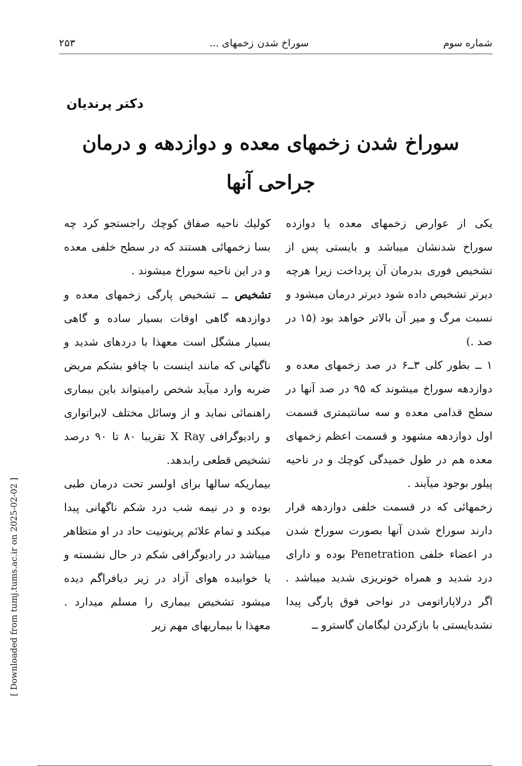شماره سوم سوراخ شدن زخمهای ... ۲۵۳
دکتر پرندیان
سوراخ شدن زخمهای معده و دوازدهه و درمان
جراحی آنها
یکی از عوارض زخمهای معده یا دوازده سوراخ شدنشان میباشد و بایستی پس از تشخیص فوری بدرمان آن پرداخت زیرا هرچه دیرتر تشخیص داده شود دیرتر درمان میشود و نسبت مرگ و میر آن بالاتر خواهد بود (۱۵ در صد .)
۱ ــ بطور کلی ۳ــ۶ در صد زخمهای معده و دوازدهه سوراخ میشوند که ۹۵ در صد آنها در سطح قدامی معده و سه سانتیمتری قسمت اول دوازدهه مشهود و قسمت اعظم زخمهای معده هم در طول خمیدگی کوچك و در ناحیه پیلور بوجود میآیند .
زخمهائی که در قسمت خلفی دوازدهه قرار دارند سوراخ شدن آنها بصورت سوراخ شدن در اعضاء خلفی Penetration بوده و دارای درد شدید و همراه خونریزی شدید میباشد . اگر درلاپاراتومی در نواحی فوق پارگی پیدا نشدبایستی با بازکردن لیگامان گاسترو ــ
کولیك ناحیه صفاق کوچك راجستجو کرد چه بسا زخمهائی هستند که در سطح خلفی معده و در این ناحیه سوراخ میشوند .
تشخیص ــ تشخیص پارگی زخمهای معده و دوازدهه گاهی اوقات بسیار ساده و گاهی بسیار مشگل است معهذا با دردهای شدید و ناگهانی که مانند اینست با چاقو بشکم مریض ضربه وارد میآید شخص رامیتواند باین بیماری راهنمائی نماید و از وسائل مختلف لابراتواری و رادیوگرافی X Ray تقریبا ۸۰ تا ۹۰ درصد تشخیص قطعی رابدهد.
بیماریکه سالها برای اولسر تحت درمان طبی بوده و در نیمه شب درد شکم ناگهانی پیدا میکند و تمام علائم پریتونیت حاد در او متظاهر میباشد در رادیوگرافی شکم در حال نشسته و یا خوابیده هوای آزاد در زیر دیافراگم دیده میشود تشخیص بیماری را مسلم میدارد . معهذا با بیماریهای مهم زیر
[ Downloaded from tumj.tums.ac.ir on 2025-02-02 ]